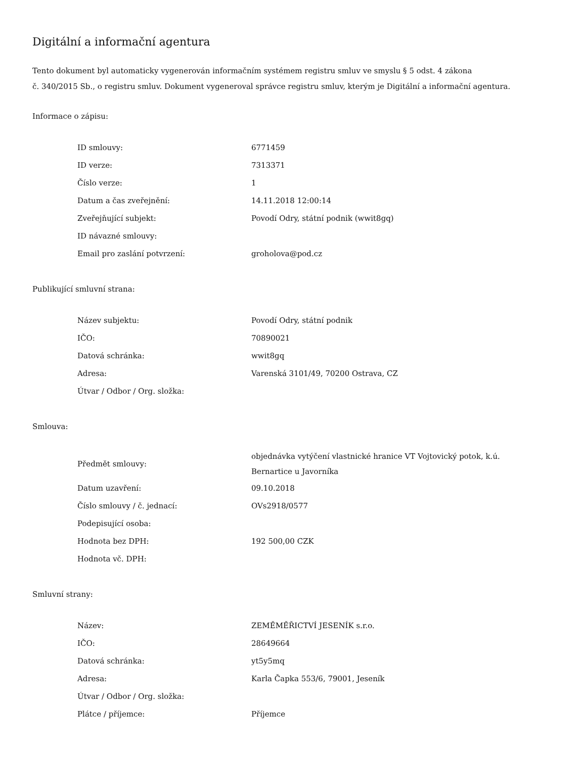Digitální a informační agentura
Tento dokument byl automaticky vygenerován informačním systémem registru smluv ve smyslu § 5 odst. 4 zákona
č. 340/2015 Sb., o registru smluv. Dokument vygeneroval správce registru smluv, kterým je Digitální a informační agentura.
Informace o zápisu:
| ID smlouvy: | 6771459 |
| ID verze: | 7313371 |
| Číslo verze: | 1 |
| Datum a čas zveřejnění: | 14.11.2018 12:00:14 |
| Zveřejňující subjekt: | Povodí Odry, státní podnik (wwit8gq) |
| ID návazné smlouvy: | |
| Email pro zaslání potvrzení: | groholova@pod.cz |
Publikující smluvní strana:
| Název subjektu: | Povodí Odry, státní podnik |
| IČO: | 70890021 |
| Datová schránka: | wwit8gq |
| Adresa: | Varenská 3101/49, 70200 Ostrava, CZ |
| Útvar / Odbor / Org. složka: | |
Smlouva:
| Předmět smlouvy: | objednávka vytýčení vlastnické hranice VT Vojtovický potok, k.ú. Bernartice u Javorníka |
| Datum uzavření: | 09.10.2018 |
| Číslo smlouvy / č. jednací: | OVs2918/0577 |
| Podepisující osoba: | |
| Hodnota bez DPH: | 192 500,00 CZK |
| Hodnota vč. DPH: | |
Smluvní strany:
| Název: | ZEMĚMĚŘICTVÍ JESENÍK s.r.o. |
| IČO: | 28649664 |
| Datová schránka: | yt5y5mq |
| Adresa: | Karla Čapka 553/6, 79001, Jeseník |
| Útvar / Odbor / Org. složka: | |
| Plátce / příjemce: | Příjemce |